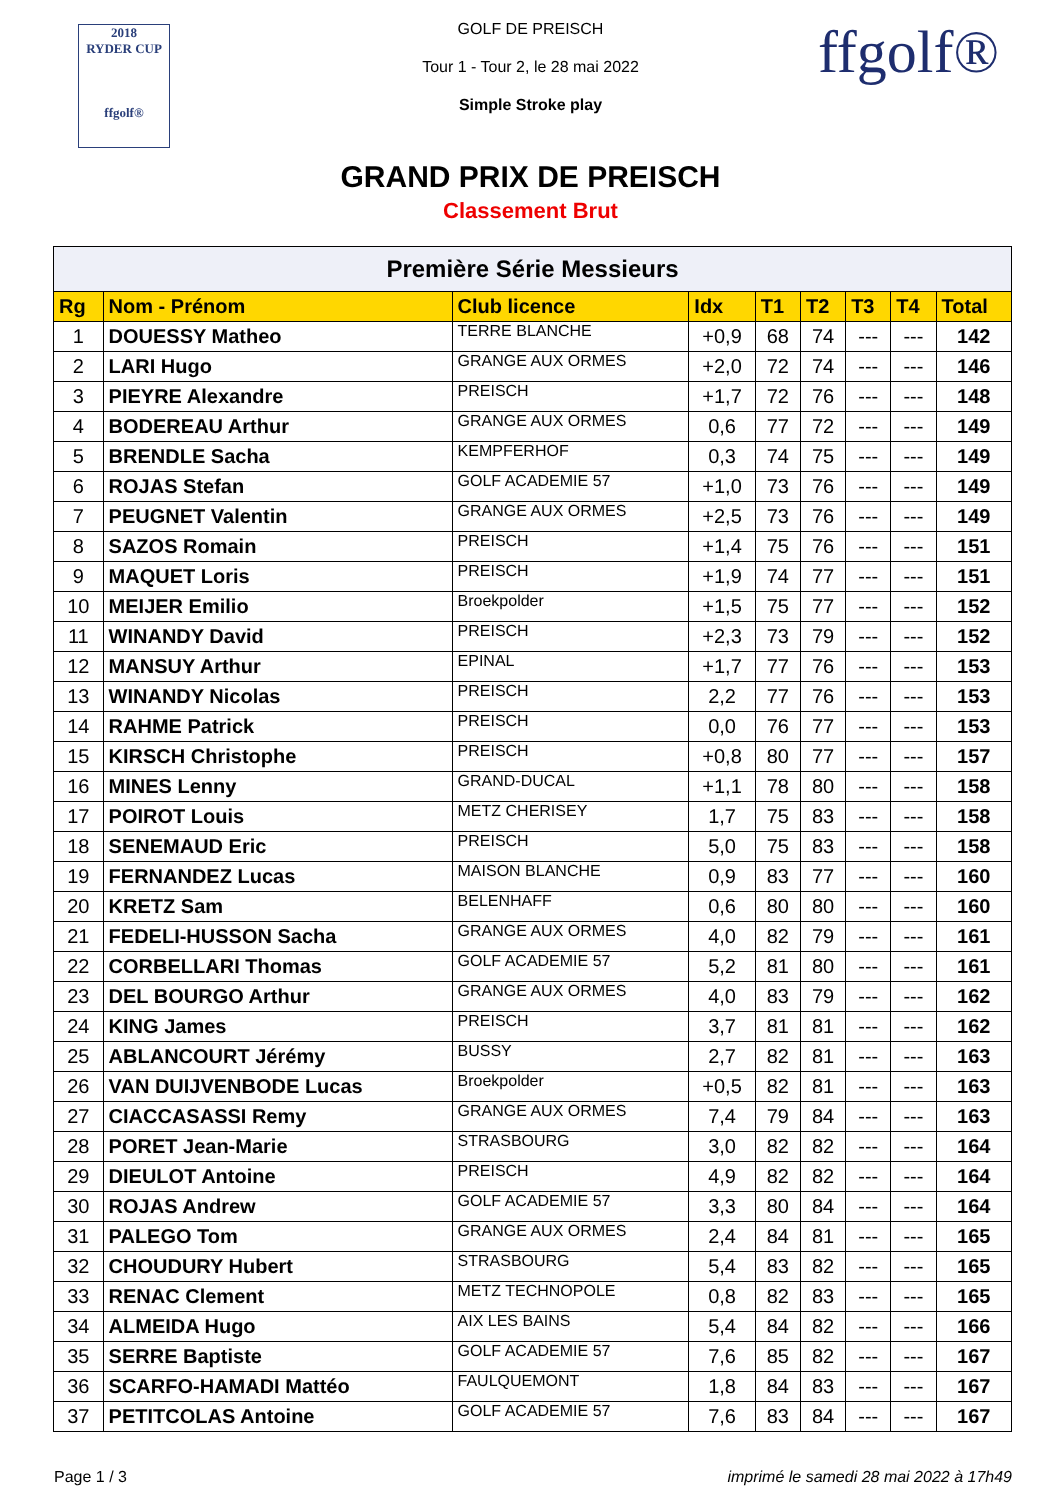2018
RYDER CUP
ffgolf®
ffgolf®
GOLF DE PREISCH
Tour 1 - Tour 2, le 28 mai 2022
Simple Stroke play
GRAND PRIX DE PREISCH
Classement Brut
| Première Série Messieurs | | | | | | | | |
| --- | --- | --- | --- | --- | --- | --- | --- | --- |
| Rg | Nom - Prénom | Club licence | Idx | T1 | T2 | T3 | T4 | Total |
| 1 | DOUESSY Matheo | TERRE BLANCHE | +0,9 | 68 | 74 | --- | --- | 142 |
| 2 | LARI Hugo | GRANGE AUX ORMES | +2,0 | 72 | 74 | --- | --- | 146 |
| 3 | PIEYRE Alexandre | PREISCH | +1,7 | 72 | 76 | --- | --- | 148 |
| 4 | BODEREAU Arthur | GRANGE AUX ORMES | 0,6 | 77 | 72 | --- | --- | 149 |
| 5 | BRENDLE Sacha | KEMPFERHOF | 0,3 | 74 | 75 | --- | --- | 149 |
| 6 | ROJAS Stefan | GOLF ACADEMIE 57 | +1,0 | 73 | 76 | --- | --- | 149 |
| 7 | PEUGNET Valentin | GRANGE AUX ORMES | +2,5 | 73 | 76 | --- | --- | 149 |
| 8 | SAZOS Romain | PREISCH | +1,4 | 75 | 76 | --- | --- | 151 |
| 9 | MAQUET Loris | PREISCH | +1,9 | 74 | 77 | --- | --- | 151 |
| 10 | MEIJER Emilio | Broekpolder | +1,5 | 75 | 77 | --- | --- | 152 |
| 11 | WINANDY David | PREISCH | +2,3 | 73 | 79 | --- | --- | 152 |
| 12 | MANSUY Arthur | EPINAL | +1,7 | 77 | 76 | --- | --- | 153 |
| 13 | WINANDY Nicolas | PREISCH | 2,2 | 77 | 76 | --- | --- | 153 |
| 14 | RAHME Patrick | PREISCH | 0,0 | 76 | 77 | --- | --- | 153 |
| 15 | KIRSCH Christophe | PREISCH | +0,8 | 80 | 77 | --- | --- | 157 |
| 16 | MINES Lenny | GRAND-DUCAL | +1,1 | 78 | 80 | --- | --- | 158 |
| 17 | POIROT Louis | METZ CHERISEY | 1,7 | 75 | 83 | --- | --- | 158 |
| 18 | SENEMAUD Eric | PREISCH | 5,0 | 75 | 83 | --- | --- | 158 |
| 19 | FERNANDEZ Lucas | MAISON BLANCHE | 0,9 | 83 | 77 | --- | --- | 160 |
| 20 | KRETZ Sam | BELENHAFF | 0,6 | 80 | 80 | --- | --- | 160 |
| 21 | FEDELI-HUSSON Sacha | GRANGE AUX ORMES | 4,0 | 82 | 79 | --- | --- | 161 |
| 22 | CORBELLARI Thomas | GOLF ACADEMIE 57 | 5,2 | 81 | 80 | --- | --- | 161 |
| 23 | DEL BOURGO Arthur | GRANGE AUX ORMES | 4,0 | 83 | 79 | --- | --- | 162 |
| 24 | KING James | PREISCH | 3,7 | 81 | 81 | --- | --- | 162 |
| 25 | ABLANCOURT Jérémy | BUSSY | 2,7 | 82 | 81 | --- | --- | 163 |
| 26 | VAN DUIJVENBODE Lucas | Broekpolder | +0,5 | 82 | 81 | --- | --- | 163 |
| 27 | CIACCASASSI Remy | GRANGE AUX ORMES | 7,4 | 79 | 84 | --- | --- | 163 |
| 28 | PORET Jean-Marie | STRASBOURG | 3,0 | 82 | 82 | --- | --- | 164 |
| 29 | DIEULOT Antoine | PREISCH | 4,9 | 82 | 82 | --- | --- | 164 |
| 30 | ROJAS Andrew | GOLF ACADEMIE 57 | 3,3 | 80 | 84 | --- | --- | 164 |
| 31 | PALEGO Tom | GRANGE AUX ORMES | 2,4 | 84 | 81 | --- | --- | 165 |
| 32 | CHOUDURY Hubert | STRASBOURG | 5,4 | 83 | 82 | --- | --- | 165 |
| 33 | RENAC Clement | METZ TECHNOPOLE | 0,8 | 82 | 83 | --- | --- | 165 |
| 34 | ALMEIDA Hugo | AIX LES BAINS | 5,4 | 84 | 82 | --- | --- | 166 |
| 35 | SERRE Baptiste | GOLF ACADEMIE 57 | 7,6 | 85 | 82 | --- | --- | 167 |
| 36 | SCARFO-HAMADI Mattéo | FAULQUEMONT | 1,8 | 84 | 83 | --- | --- | 167 |
| 37 | PETITCOLAS Antoine | GOLF ACADEMIE 57 | 7,6 | 83 | 84 | --- | --- | 167 |
Page 1 / 3 imprimé le samedi 28 mai 2022 à 17h49